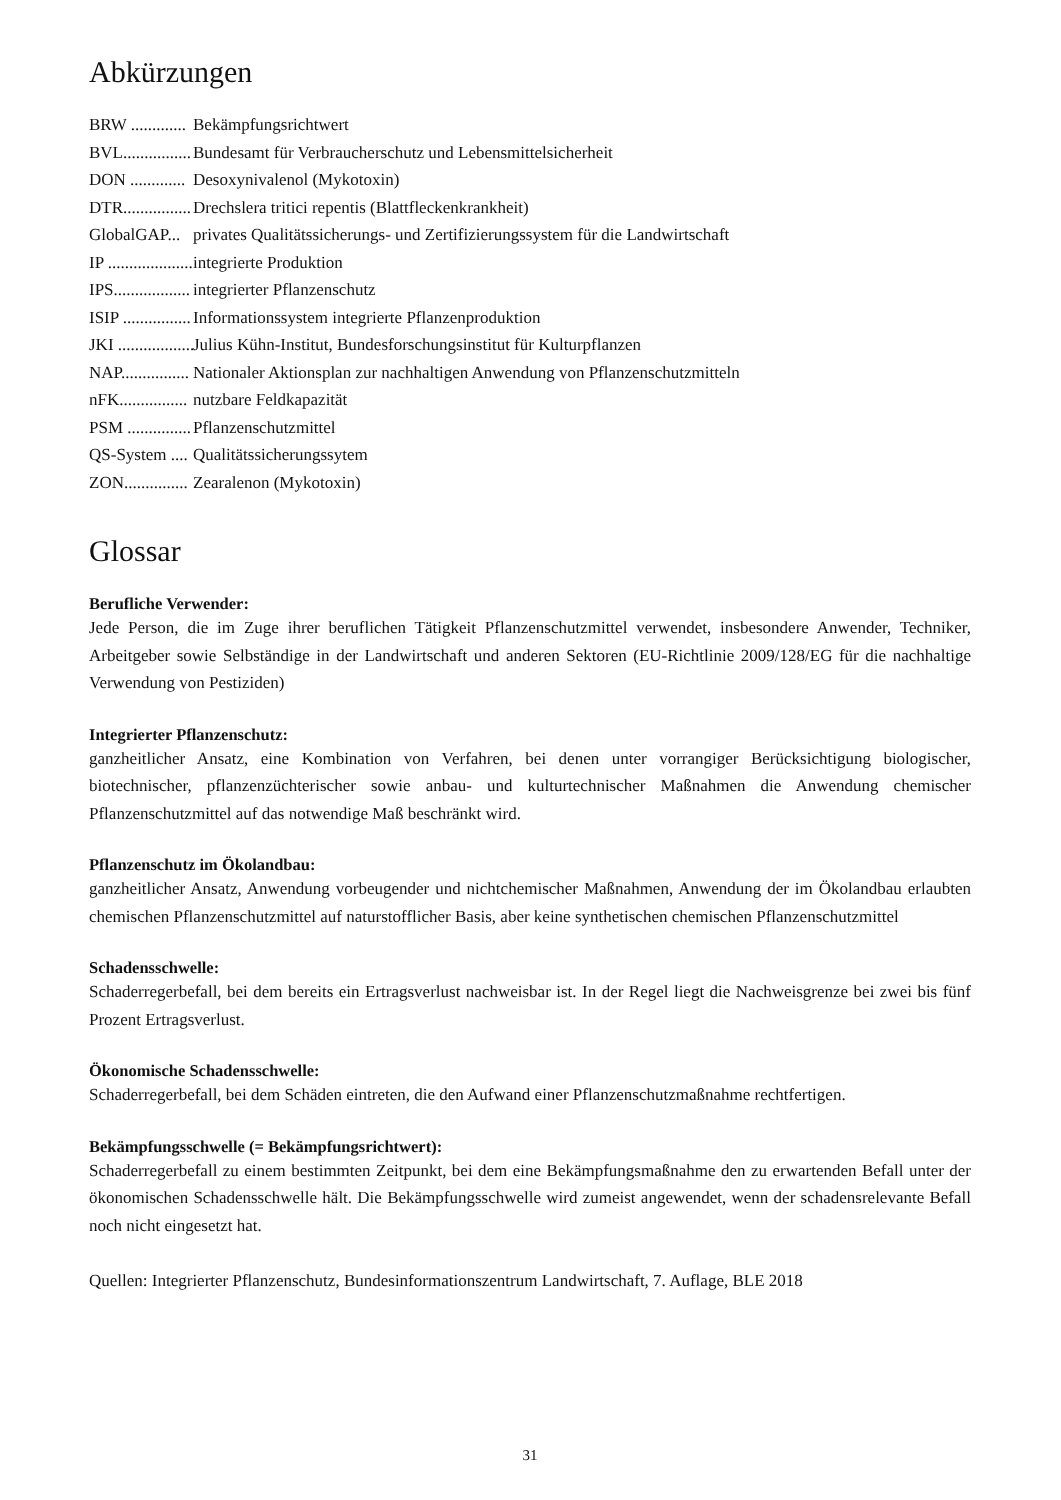Abkürzungen
BRW ............. Bekämpfungsrichtwert
BVL................ Bundesamt für Verbraucherschutz und Lebensmittelsicherheit
DON ............. Desoxynivalenol (Mykotoxin)
DTR................ Drechslera tritici repentis (Blattfleckenkrankheit)
GlobalGAP... privates Qualitätssicherungs- und Zertifizierungssystem für die Landwirtschaft
IP .................... integrierte Produktion
IPS.................. integrierter Pflanzenschutz
ISIP ................ Informationssystem integrierte Pflanzenproduktion
JKI .................. Julius Kühn-Institut, Bundesforschungsinstitut für Kulturpflanzen
NAP................ Nationaler Aktionsplan zur nachhaltigen Anwendung von Pflanzenschutzmitteln
nFK................ nutzbare Feldkapazität
PSM ............... Pflanzenschutzmittel
QS-System .... Qualitätssicherungssytem
ZON............... Zearalenon (Mykotoxin)
Glossar
Berufliche Verwender:
Jede Person, die im Zuge ihrer beruflichen Tätigkeit Pflanzenschutzmittel verwendet, insbesondere Anwender, Techniker, Arbeitgeber sowie Selbständige in der Landwirtschaft und anderen Sektoren (EU-Richtlinie 2009/128/EG für die nachhaltige Verwendung von Pestiziden)
Integrierter Pflanzenschutz:
ganzheitlicher Ansatz, eine Kombination von Verfahren, bei denen unter vorrangiger Berücksichtigung biologischer, biotechnischer, pflanzenzüchterischer sowie anbau- und kulturtechnischer Maßnahmen die Anwendung chemischer Pflanzenschutzmittel auf das notwendige Maß beschränkt wird.
Pflanzenschutz im Ökolandbau:
ganzheitlicher Ansatz, Anwendung vorbeugender und nichtchemischer Maßnahmen, Anwendung der im Ökolandbau erlaubten chemischen Pflanzenschutzmittel auf naturstofflicher Basis, aber keine synthetischen chemischen Pflanzenschutzmittel
Schadensschwelle:
Schaderregerbefall, bei dem bereits ein Ertragsverlust nachweisbar ist. In der Regel liegt die Nachweisgrenze bei zwei bis fünf Prozent Ertragsverlust.
Ökonomische Schadensschwelle:
Schaderregerbefall, bei dem Schäden eintreten, die den Aufwand einer Pflanzenschutzmaßnahme rechtfertigen.
Bekämpfungsschwelle (= Bekämpfungsrichtwert):
Schaderregerbefall zu einem bestimmten Zeitpunkt, bei dem eine Bekämpfungsmaßnahme den zu erwartenden Befall unter der ökonomischen Schadensschwelle hält. Die Bekämpfungsschwelle wird zumeist angewendet, wenn der schadensrelevante Befall noch nicht eingesetzt hat.
Quellen: Integrierter Pflanzenschutz, Bundesinformationszentrum Landwirtschaft, 7. Auflage, BLE 2018
31